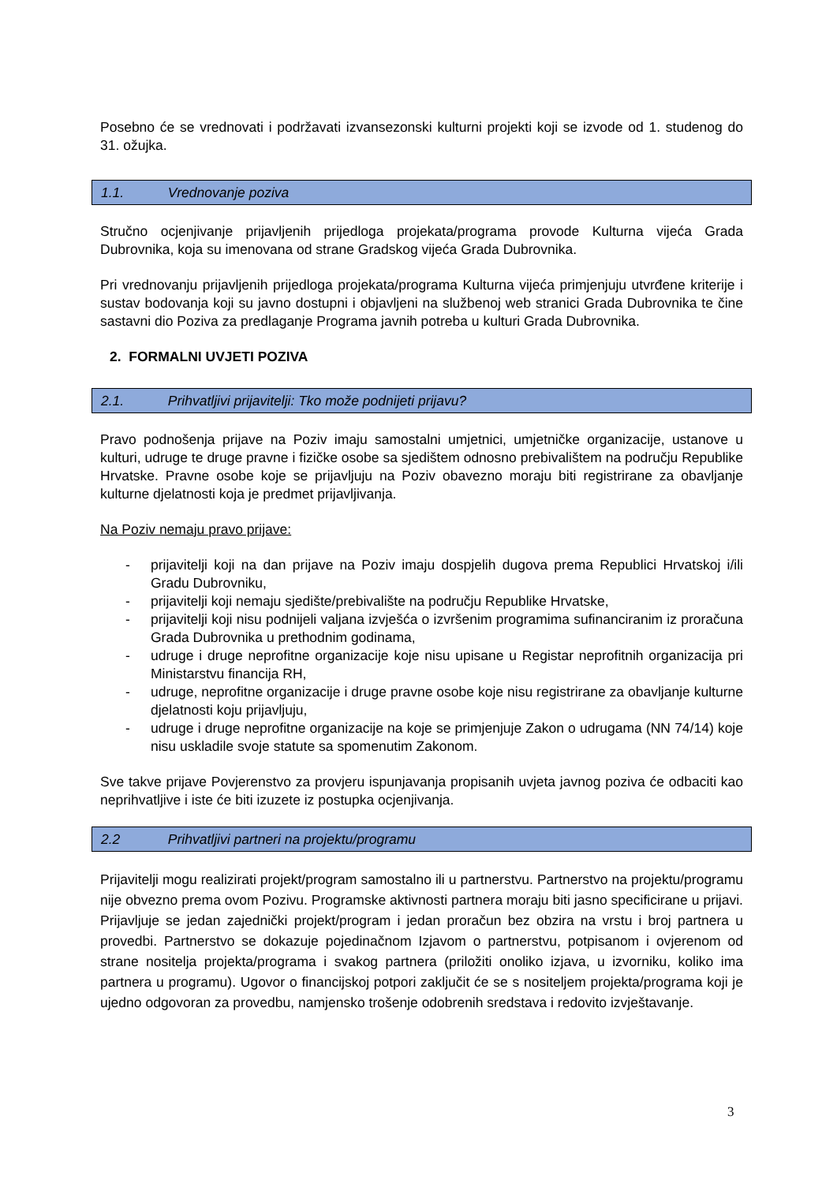Posebno će se vrednovati i podržavati izvansezonski kulturni projekti koji se izvode od 1. studenog do 31. ožujka.
1.1. Vrednovanje poziva
Stručno ocjenjivanje prijavljenih prijedloga projekata/programa provode Kulturna vijeća Grada Dubrovnika, koja su imenovana od strane Gradskog vijeća Grada Dubrovnika.
Pri vrednovanju prijavljenih prijedloga projekata/programa Kulturna vijeća primjenjuju utvrđene kriterije i sustav bodovanja koji su javno dostupni i objavljeni na službenoj web stranici Grada Dubrovnika te čine sastavni dio Poziva za predlaganje Programa javnih potreba u kulturi Grada Dubrovnika.
2. FORMALNI UVJETI POZIVA
2.1. Prihvatljivi prijavitelji: Tko može podnijeti prijavu?
Pravo podnošenja prijave na Poziv imaju samostalni umjetnici, umjetničke organizacije, ustanove u kulturi, udruge te druge pravne i fizičke osobe sa sjedištem odnosno prebivalištem na području Republike Hrvatske. Pravne osobe koje se prijavljuju na Poziv obavezno moraju biti registrirane za obavljanje kulturne djelatnosti koja je predmet prijavljivanja.
Na Poziv nemaju pravo prijave:
- prijavitelji koji na dan prijave na Poziv imaju dospjelih dugova prema Republici Hrvatskoj i/ili Gradu Dubrovniku,
- prijavitelji koji nemaju sjedište/prebivalište na području Republike Hrvatske,
- prijavitelji koji nisu podnijeli valjana izvješća o izvršenim programima sufinanciranim iz proračuna Grada Dubrovnika u prethodnim godinama,
- udruge i druge neprofitne organizacije koje nisu upisane u Registar neprofitnih organizacija pri Ministarstvu financija RH,
- udruge, neprofitne organizacije i druge pravne osobe koje nisu registrirane za obavljanje kulturne djelatnosti koju prijavljuju,
- udruge i druge neprofitne organizacije na koje se primjenjuje Zakon o udrugama (NN 74/14) koje nisu uskladile svoje statute sa spomenutim Zakonom.
Sve takve prijave Povjerenstvo za provjeru ispunjavanja propisanih uvjeta javnog poziva će odbaciti kao neprihvatljive i iste će biti izuzete iz postupka ocjenjivanja.
2.2 Prihvatljivi partneri na projektu/programu
Prijavitelji mogu realizirati projekt/program samostalno ili u partnerstvu. Partnerstvo na projektu/programu nije obvezno prema ovom Pozivu. Programske aktivnosti partnera moraju biti jasno specificirane u prijavi. Prijavljuje se jedan zajednički projekt/program i jedan proračun bez obzira na vrstu i broj partnera u provedbi. Partnerstvo se dokazuje pojedinačnom Izjavom o partnerstvu, potpisanom i ovjerenom od strane nositelja projekta/programa i svakog partnera (priložiti onoliko izjava, u izvorniku, koliko ima partnera u programu). Ugovor o financijskoj potpori zaključit će se s nositeljem projekta/programa koji je ujedno odgovoran za provedbu, namjensko trošenje odobrenih sredstava i redovito izvještavanje.
3